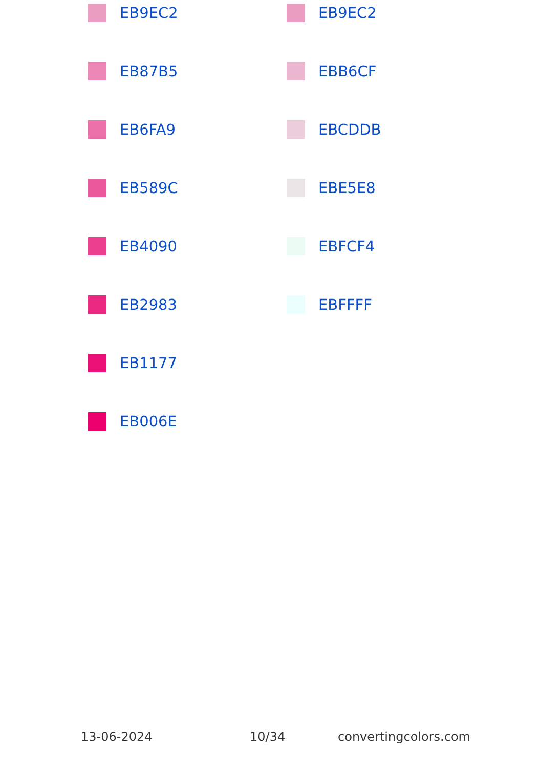EB9EC2
EB87B5
EB6FA9
EB589C
EB4090
EB2983
EB1177
EB006E
EB9EC2
EBB6CF
EBCDDB
EBE5E8
EBFCF4
EBFFFF
13-06-2024 10/34 convertingcolors.com